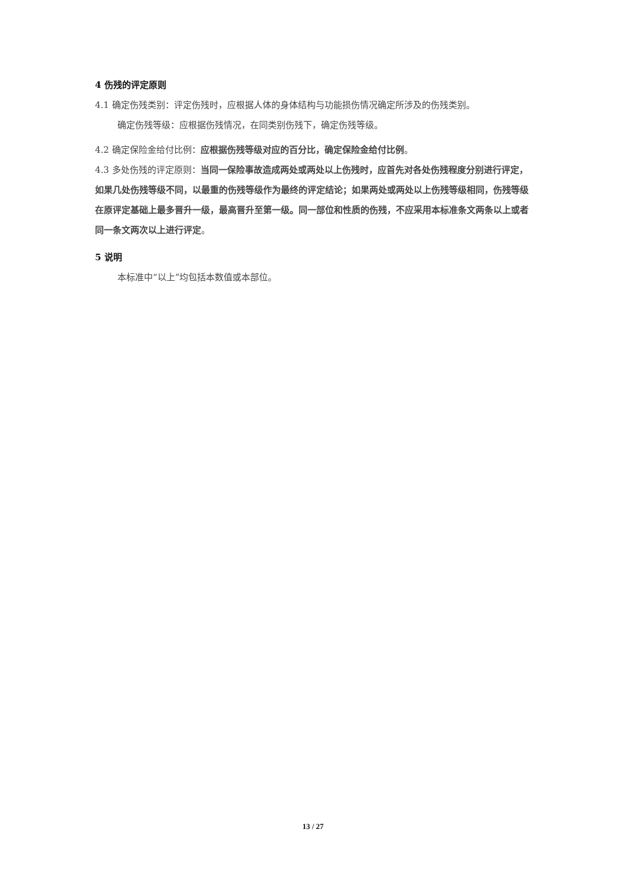4 伤残的评定原则
4.1 确定伤残类别：评定伤残时，应根据人体的身体结构与功能损伤情况确定所涉及的伤残类别。
确定伤残等级：应根据伤残情况，在同类别伤残下，确定伤残等级。
4.2 确定保险金给付比例：应根据伤残等级对应的百分比，确定保险金给付比例。
4.3 多处伤残的评定原则：当同一保险事故造成两处或两处以上伤残时，应首先对各处伤残程度分别进行评定，如果几处伤残等级不同，以最重的伤残等级作为最终的评定结论；如果两处或两处以上伤残等级相同，伤残等级在原评定基础上最多晋升一级，最高晋升至第一级。同一部位和性质的伤残，不应采用本标准条文两条以上或者同一条文两次以上进行评定。
5 说明
本标准中“以上”均包括本数值或本部位。
13 / 27